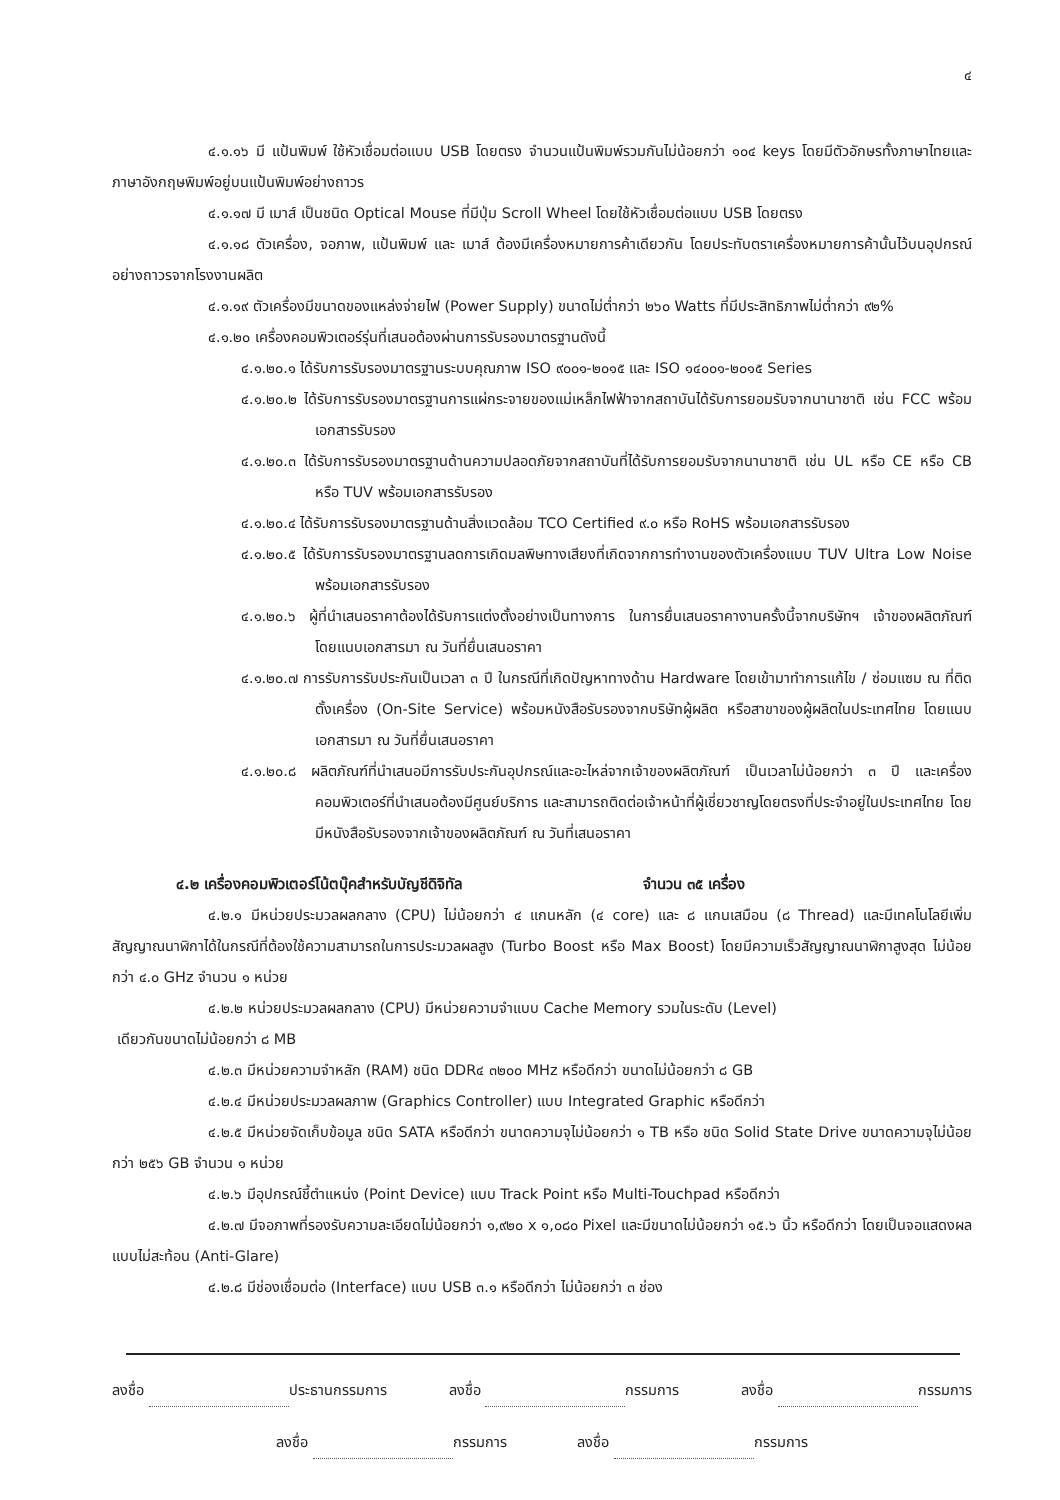๔
๔.๑.๑๖ มี แป้นพิมพ์ ใช้หัวเชื่อมต่อแบบ USB โดยตรง จำนวนแป้นพิมพ์รวมกันไม่น้อยกว่า ๑๐๔ keys โดยมีตัวอักษรทั้งภาษาไทยและภาษาอังกฤษพิมพ์อยู่บนแป้นพิมพ์อย่างถาวร
๔.๑.๑๗ มี เมาส์ เป็นชนิด Optical Mouse ที่มีปุ่ม Scroll Wheel โดยใช้หัวเชื่อมต่อแบบ USB โดยตรง
๔.๑.๑๘ ตัวเครื่อง, จอภาพ, แป้นพิมพ์ และ เมาส์ ต้องมีเครื่องหมายการค้าเดียวกัน โดยประทับตราเครื่องหมายการค้านั้นไว้บนอุปกรณ์อย่างถาวรจากโรงงานผลิต
๔.๑.๑๙ ตัวเครื่องมีขนาดของแหล่งจ่ายไฟ (Power Supply) ขนาดไม่ต่ำกว่า ๒๖๐ Watts ที่มีประสิทธิภาพไม่ต่ำกว่า ๙๒%
๔.๑.๒๐ เครื่องคอมพิวเตอร์รุ่นที่เสนอต้องผ่านการรับรองมาตรฐานดังนี้
๔.๑.๒๐.๑ ได้รับการรับรองมาตรฐานระบบคุณภาพ ISO ๙๐๐๑-๒๐๑๕ และ ISO ๑๔๐๐๑-๒๐๑๕ Series
๔.๑.๒๐.๒ ได้รับการรับรองมาตรฐานการแผ่กระจายของแม่เหล็กไฟฟ้าจากสถาบันได้รับการยอมรับจากนานาชาติ เช่น FCC พร้อมเอกสารรับรอง
๔.๑.๒๐.๓ ได้รับการรับรองมาตรฐานด้านความปลอดภัยจากสถาบันที่ได้รับการยอมรับจากนานาชาติ เช่น UL หรือ CE หรือ CB หรือ TUV พร้อมเอกสารรับรอง
๔.๑.๒๐.๔ ได้รับการรับรองมาตรฐานด้านสิ่งแวดล้อม TCO Certified ๙.๐ หรือ RoHS พร้อมเอกสารรับรอง
๔.๑.๒๐.๕ ได้รับการรับรองมาตรฐานลดการเกิดมลพิษทางเสียงที่เกิดจากการทำงานของตัวเครื่องแบบ TUV Ultra Low Noise พร้อมเอกสารรับรอง
๔.๑.๒๐.๖ ผู้ที่นำเสนอราคาต้องได้รับการแต่งตั้งอย่างเป็นทางการ ในการยื่นเสนอราคางานครั้งนี้จากบริษัทฯ เจ้าของผลิตภัณฑ์ โดยแนบเอกสารมา ณ วันที่ยื่นเสนอราคา
๔.๑.๒๐.๗ การรับการรับประกันเป็นเวลา ๓ ปี ในกรณีที่เกิดปัญหาทางด้าน Hardware โดยเข้ามาทำการแก้ไข / ซ่อมแซม ณ ที่ติดตั้งเครื่อง (On-Site Service) พร้อมหนังสือรับรองจากบริษัทผู้ผลิต หรือสาขาของผู้ผลิตในประเทศไทย โดยแนบเอกสารมา ณ วันที่ยื่นเสนอราคา
๔.๑.๒๐.๘ ผลิตภัณฑ์ที่นำเสนอมีการรับประกันอุปกรณ์และอะไหล่จากเจ้าของผลิตภัณฑ์ เป็นเวลาไม่น้อยกว่า ๓ ปี และเครื่องคอมพิวเตอร์ที่นำเสนอต้องมีศูนย์บริการ และสามารถติดต่อเจ้าหน้าที่ผู้เชี่ยวชาญโดยตรงที่ประจำอยู่ในประเทศไทย โดยมีหนังสือรับรองจากเจ้าของผลิตภัณฑ์ ณ วันที่เสนอราคา
๔.๒ เครื่องคอมพิวเตอร์โน้ตบุ๊คสำหรับบัญชีดิจิทัล จำนวน ๓๕ เครื่อง
๔.๒.๑ มีหน่วยประมวลผลกลาง (CPU) ไม่น้อยกว่า ๔ แกนหลัก (๔ core) และ ๘ แกนเสมือน (๘ Thread) และมีเทคโนโลยีเพิ่มสัญญาณนาฬิกาได้ในกรณีที่ต้องใช้ความสามารถในการประมวลผลสูง (Turbo Boost หรือ Max Boost) โดยมีความเร็วสัญญาณนาฬิกาสูงสุด ไม่น้อยกว่า ๔.๐ GHz จำนวน ๑ หน่วย
๔.๒.๒ หน่วยประมวลผลกลาง (CPU) มีหน่วยความจำแบบ Cache Memory รวมในระดับ (Level)
เดียวกันขนาดไม่น้อยกว่า ๘ MB
๔.๒.๓ มีหน่วยความจำหลัก (RAM) ชนิด DDR๔ ๓๒๐๐ MHz หรือดีกว่า ขนาดไม่น้อยกว่า ๘ GB
๔.๒.๔ มีหน่วยประมวลผลภาพ (Graphics Controller) แบบ Integrated Graphic หรือดีกว่า
๔.๒.๕ มีหน่วยจัดเก็บข้อมูล ชนิด SATA หรือดีกว่า ขนาดความจุไม่น้อยกว่า ๑ TB หรือ ชนิด Solid State Drive ขนาดความจุไม่น้อยกว่า ๒๕๖ GB จำนวน ๑ หน่วย
๔.๒.๖ มีอุปกรณ์ชี้ตำแหน่ง (Point Device) แบบ Track Point หรือ Multi-Touchpad หรือดีกว่า
๔.๒.๗ มีจอภาพที่รองรับความละเอียดไม่น้อยกว่า ๑,๙๒๐ x ๑,๐๘๐ Pixel และมีขนาดไม่น้อยกว่า ๑๕.๖ นิ้ว หรือดีกว่า โดยเป็นจอแสดงผลแบบไม่สะท้อน (Anti-Glare)
๔.๒.๘ มีช่องเชื่อมต่อ (Interface) แบบ USB ๓.๑ หรือดีกว่า ไม่น้อยกว่า ๓ ช่อง
ลงชื่อ ประธานกรรมการ ลงชื่อ กรรมการ ลงชื่อ กรรมการ
ลงชื่อ กรรมการ ลงชื่อ กรรมการ